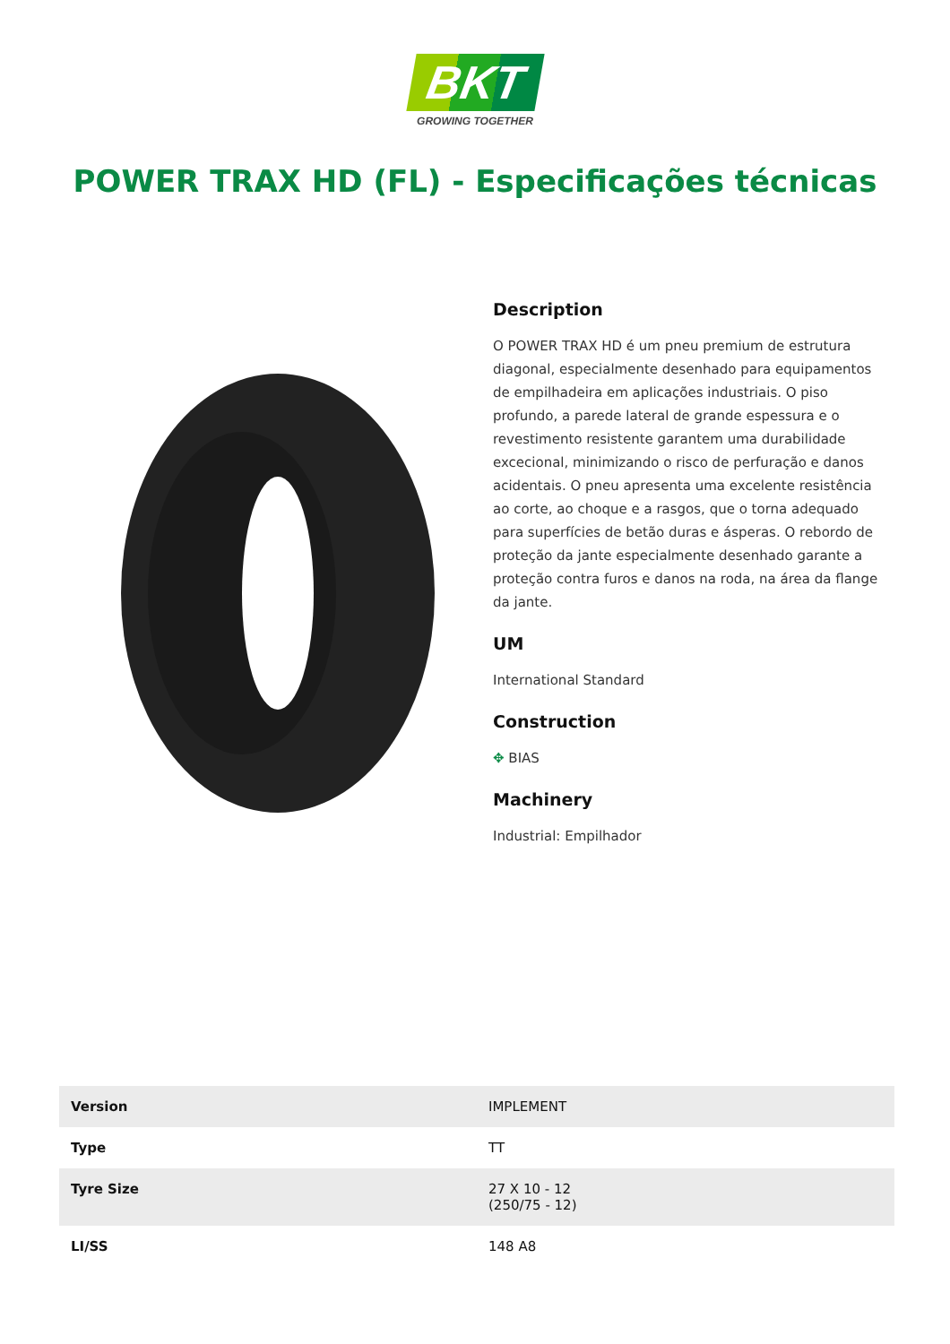BKT
GROWING TOGETHER
POWER TRAX HD (FL) - Especificações técnicas
Description
O POWER TRAX HD é um pneu premium de estrutura diagonal, especialmente desenhado para equipamentos de empilhadeira em aplicações industriais. O piso profundo, a parede lateral de grande espessura e o revestimento resistente garantem uma durabilidade excecional, minimizando o risco de perfuração e danos acidentais. O pneu apresenta uma excelente resistência ao corte, ao choque e a rasgos, que o torna adequado para superfícies de betão duras e ásperas. O rebordo de proteção da jante especialmente desenhado garante a proteção contra furos e danos na roda, na área da flange da jante.
UM
International Standard
Construction
✥ BIAS
Machinery
Industrial: Empilhador
| Version | IMPLEMENT |
| Type | TT |
| Tyre Size | 27 X 10 - 12 (250/75 - 12) |
| LI/SS | 148 A8 |